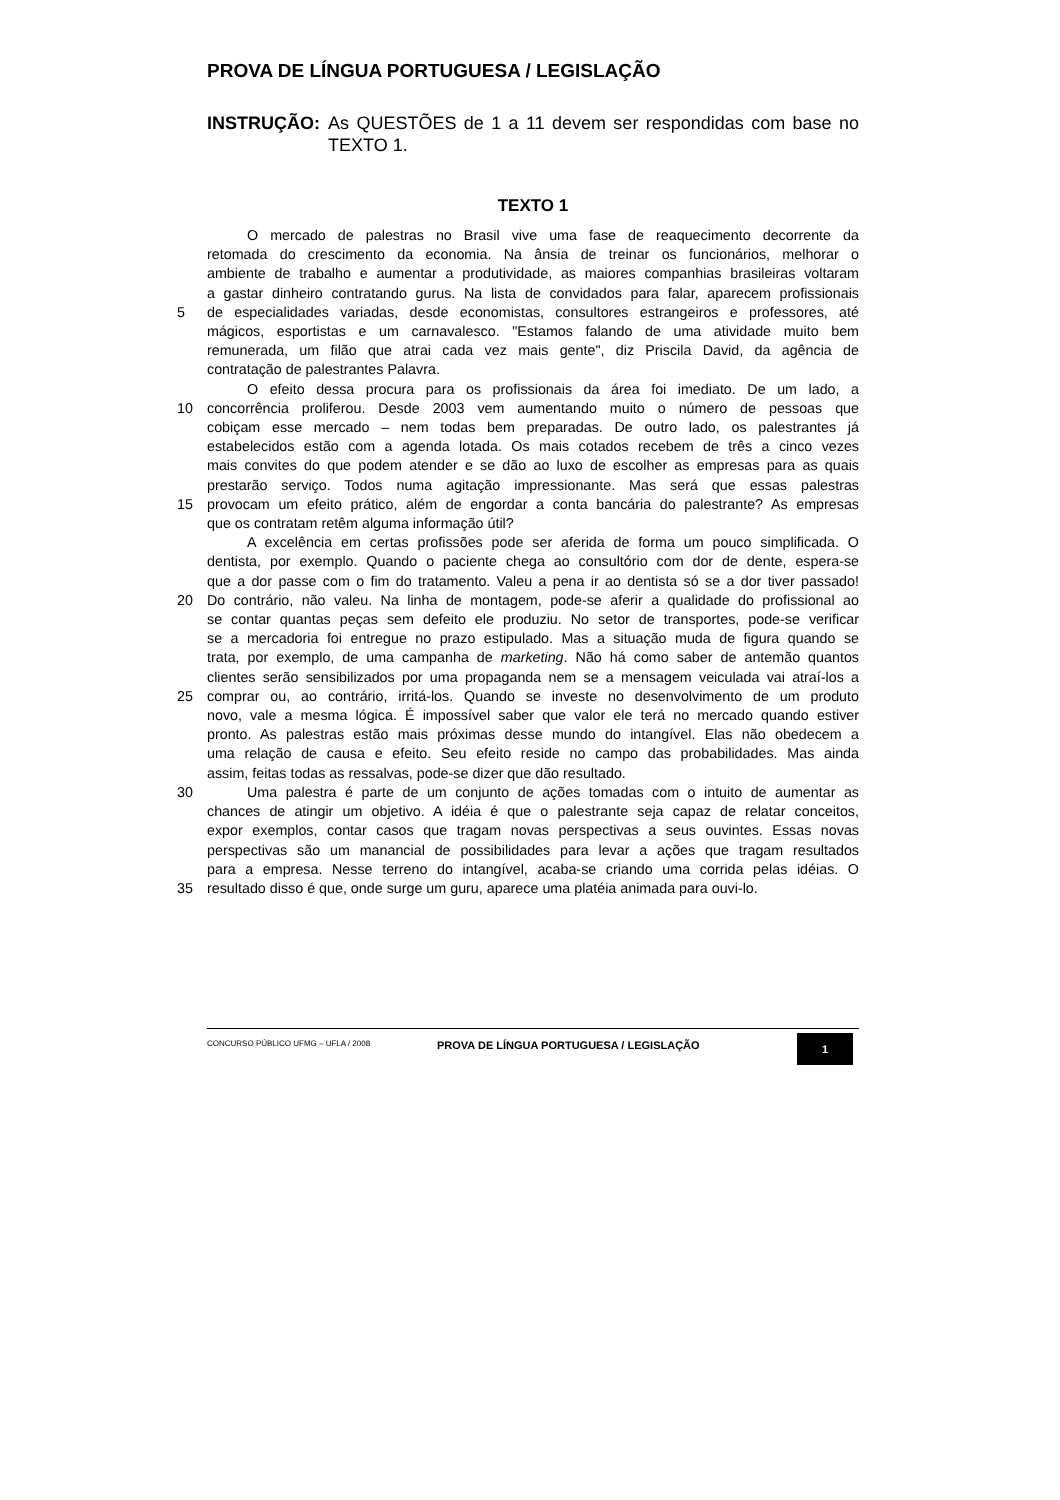PROVA DE LÍNGUA PORTUGUESA / LEGISLAÇÃO
INSTRUÇÃO: As QUESTÕES de 1 a 11 devem ser respondidas com base no TEXTO 1.
TEXTO 1
O mercado de palestras no Brasil vive uma fase de reaquecimento decorrente da
retomada do crescimento da economia. Na ânsia de treinar os funcionários, melhorar o
ambiente de trabalho e aumentar a produtividade, as maiores companhias brasileiras voltaram
a gastar dinheiro contratando gurus. Na lista de convidados para falar, aparecem profissionais
5 de especialidades variadas, desde economistas, consultores estrangeiros e professores, até
mágicos, esportistas e um carnavalesco. "Estamos falando de uma atividade muito bem
remunerada, um filão que atrai cada vez mais gente", diz Priscila David, da agência de
contratação de palestrantes Palavra.
O efeito dessa procura para os profissionais da área foi imediato. De um lado, a
10 concorrência proliferou. Desde 2003 vem aumentando muito o número de pessoas que
cobiçam esse mercado – nem todas bem preparadas. De outro lado, os palestrantes já
estabelecidos estão com a agenda lotada. Os mais cotados recebem de três a cinco vezes
mais convites do que podem atender e se dão ao luxo de escolher as empresas para as quais
prestarão serviço. Todos numa agitação impressionante. Mas será que essas palestras
15 provocam um efeito prático, além de engordar a conta bancária do palestrante? As empresas
que os contratam retêm alguma informação útil?
A excelência em certas profissões pode ser aferida de forma um pouco simplificada. O
dentista, por exemplo. Quando o paciente chega ao consultório com dor de dente, espera-se
que a dor passe com o fim do tratamento. Valeu a pena ir ao dentista só se a dor tiver passado!
20 Do contrário, não valeu. Na linha de montagem, pode-se aferir a qualidade do profissional ao
se contar quantas peças sem defeito ele produziu. No setor de transportes, pode-se verificar
se a mercadoria foi entregue no prazo estipulado. Mas a situação muda de figura quando se
trata, por exemplo, de uma campanha de marketing. Não há como saber de antemão quantos
clientes serão sensibilizados por uma propaganda nem se a mensagem veiculada vai atraí-los a
25 comprar ou, ao contrário, irritá-los. Quando se investe no desenvolvimento de um produto
novo, vale a mesma lógica. É impossível saber que valor ele terá no mercado quando estiver
pronto. As palestras estão mais próximas desse mundo do intangível. Elas não obedecem a
uma relação de causa e efeito. Seu efeito reside no campo das probabilidades. Mas ainda
assim, feitas todas as ressalvas, pode-se dizer que dão resultado.
30 Uma palestra é parte de um conjunto de ações tomadas com o intuito de aumentar as
chances de atingir um objetivo. A idéia é que o palestrante seja capaz de relatar conceitos,
expor exemplos, contar casos que tragam novas perspectivas a seus ouvintes. Essas novas
perspectivas são um manancial de possibilidades para levar a ações que tragam resultados
para a empresa. Nesse terreno do intangível, acaba-se criando uma corrida pelas idéias. O
35 resultado disso é que, onde surge um guru, aparece uma platéia animada para ouvi-lo.
CONCURSO PÚBLICO UFMG – UFLA / 2008
PROVA DE LÍNGUA PORTUGUESA / LEGISLAÇÃO
1